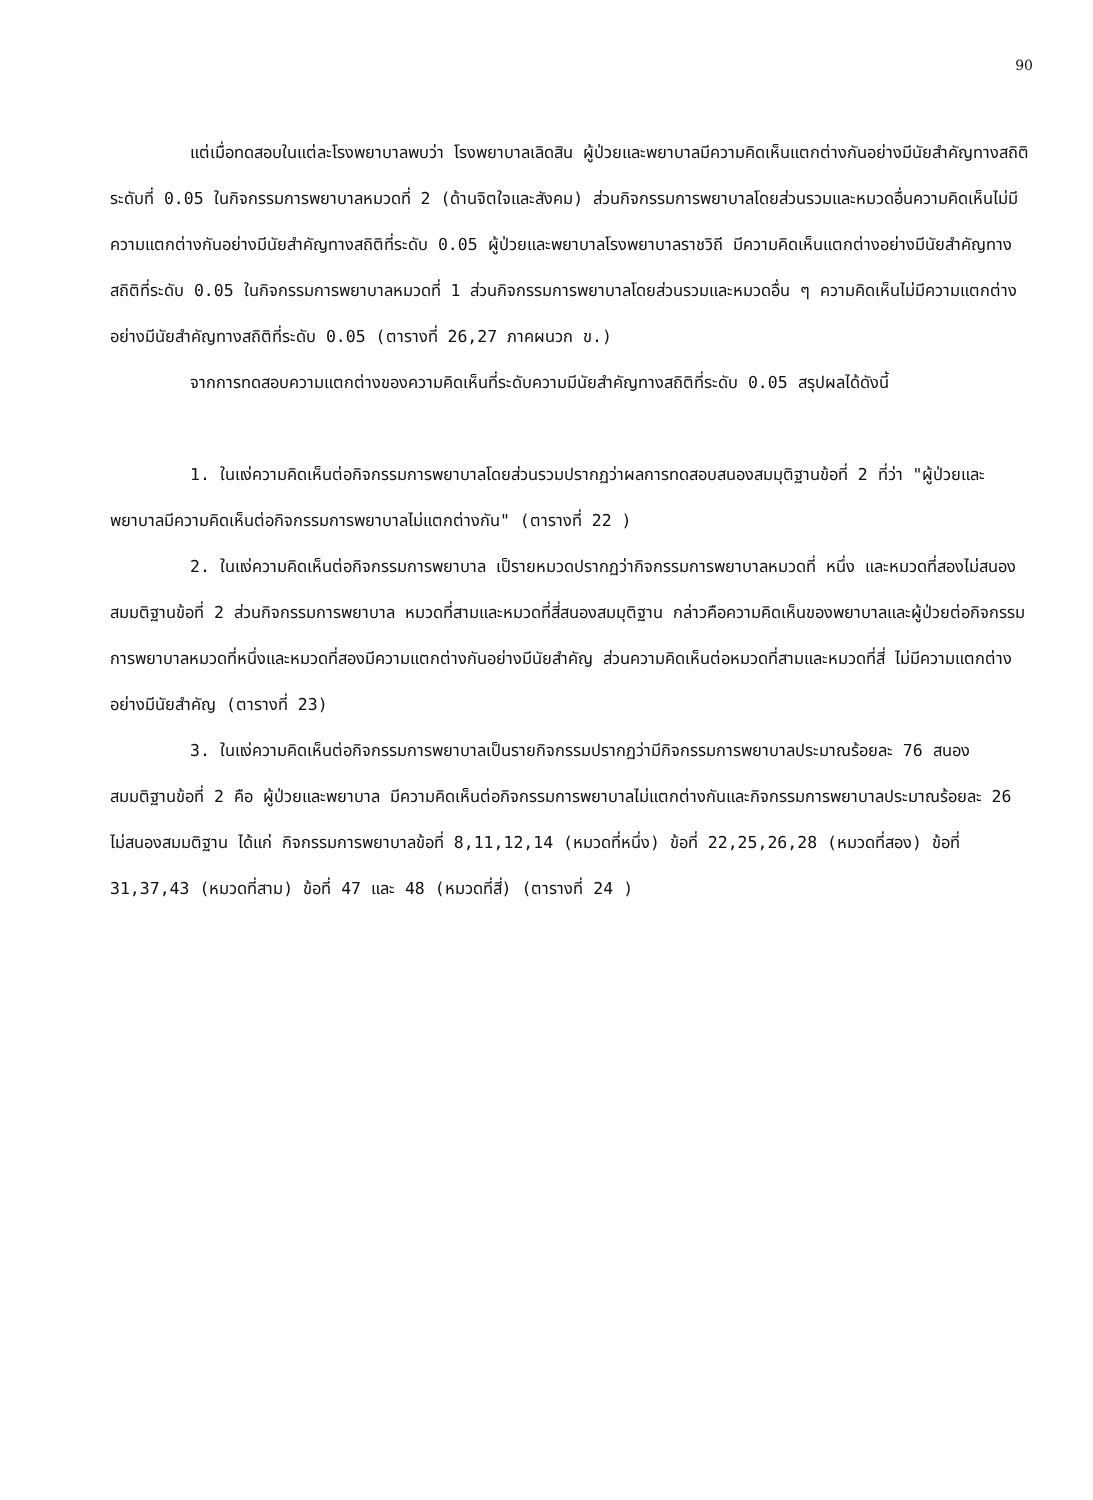90
แต่เมื่อทดสอบในแต่ละโรงพยาบาลพบว่า โรงพยาบาลเลิดสิน ผู้ป่วยและพยาบาลมีความคิดเห็นแตกต่างกันอย่างมีนัยสำคัญทางสถิติระดับที่ 0.05 ในกิจกรรมการพยาบาลหมวดที่ 2 (ด้านจิตใจและสังคม) ส่วนกิจกรรมการพยาบาลโดยส่วนรวมและหมวดอื่นความคิดเห็นไม่มีความแตกต่างกันอย่างมีนัยสำคัญทางสถิติที่ระดับ 0.05 ผู้ป่วยและพยาบาลโรงพยาบาลราชวิถี มีความคิดเห็นแตกต่างอย่างมีนัยสำคัญทางสถิติที่ระดับ 0.05 ในกิจกรรมการพยาบาลหมวดที่ 1 ส่วนกิจกรรมการพยาบาลโดยส่วนรวมและหมวดอื่น ๆ ความคิดเห็นไม่มีความแตกต่างอย่างมีนัยสำคัญทางสถิติที่ระดับ 0.05 (ตารางที่ 26,27 ภาคผนวก ข.)
จากการทดสอบความแตกต่างของความคิดเห็นที่ระดับความมีนัยสำคัญทางสถิติที่ระดับ 0.05 สรุปผลได้ดังนี้
1. ในแง่ความคิดเห็นต่อกิจกรรมการพยาบาลโดยส่วนรวมปรากฏว่าผลการทดสอบสนองสมมุติฐานข้อที่ 2 ที่ว่า "ผู้ป่วยและพยาบาลมีความคิดเห็นต่อกิจกรรมการพยาบาลไม่แตกต่างกัน" (ตารางที่ 22 )
2. ในแง่ความคิดเห็นต่อกิจกรรมการพยาบาล เป็รายหมวดปรากฏว่ากิจกรรมการพยาบาลหมวดที่ หนึ่ง และหมวดที่สองไม่สนองสมมติฐานข้อที่ 2 ส่วนกิจกรรมการพยาบาล หมวดที่สามและหมวดที่สี่สนองสมมุติฐาน กล่าวคือความคิดเห็นของพยาบาลและผู้ป่วยต่อกิจกรรมการพยาบาลหมวดที่หนึ่งและหมวดที่สองมีความแตกต่างกันอย่างมีนัยสำคัญ ส่วนความคิดเห็นต่อหมวดที่สามและหมวดที่สี่ ไม่มีความแตกต่างอย่างมีนัยสำคัญ (ตารางที่ 23)
3. ในแง่ความคิดเห็นต่อกิจกรรมการพยาบาลเป็นรายกิจกรรมปรากฏว่ามีกิจกรรมการพยาบาลประมาณร้อยละ 76 สนองสมมติฐานข้อที่ 2 คือ ผู้ป่วยและพยาบาล มีความคิดเห็นต่อกิจกรรมการพยาบาลไม่แตกต่างกันและกิจกรรมการพยาบาลประมาณร้อยละ 26 ไม่สนองสมมติฐาน ได้แก่ กิจกรรมการพยาบาลข้อที่ 8,11,12,14 (หมวดที่หนึ่ง) ข้อที่ 22,25,26,28 (หมวดที่สอง) ข้อที่ 31,37,43 (หมวดที่สาม) ข้อที่ 47 และ 48 (หมวดที่สี่) (ตารางที่ 24 )